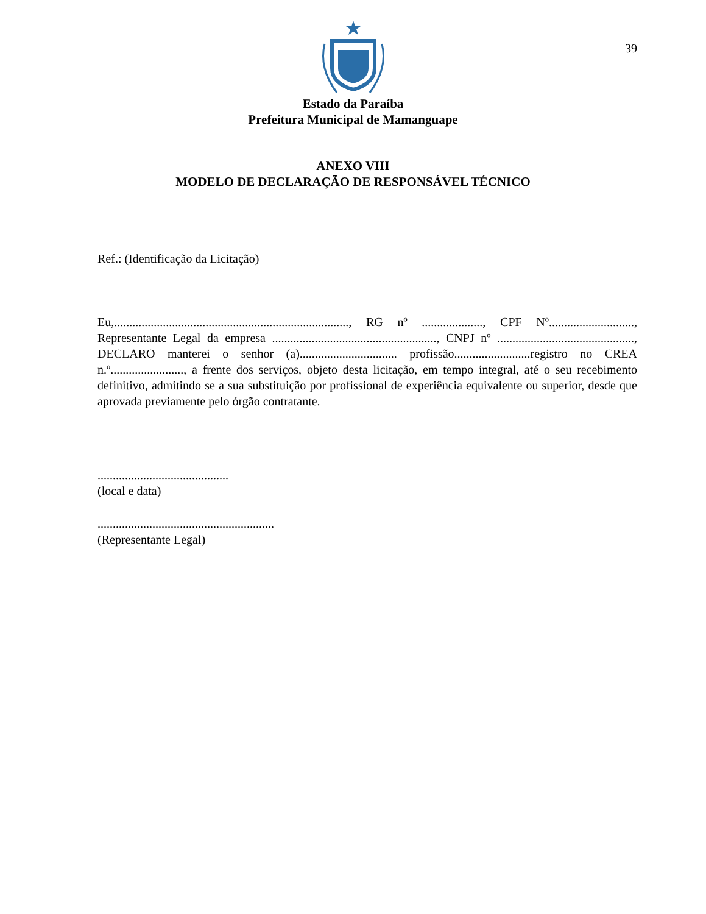39
Estado da Paraíba
Prefeitura Municipal de Mamanguape
ANEXO VIII
MODELO DE DECLARAÇÃO DE RESPONSÁVEL TÉCNICO
Ref.: (Identificação da Licitação)
Eu,............................................................................., RG nº ...................., CPF Nº............................, Representante Legal da empresa ......................................................, CNPJ nº ............................................., DECLARO manterei o senhor (a)................................ profissão.........................registro no CREA n.º........................, a frente dos serviços, objeto desta licitação, em tempo integral, até o seu recebimento definitivo, admitindo se a sua substituição por profissional de experiência equivalente ou superior, desde que aprovada previamente pelo órgão contratante.
...........................................
(local e data)
..........................................................
(Representante Legal)